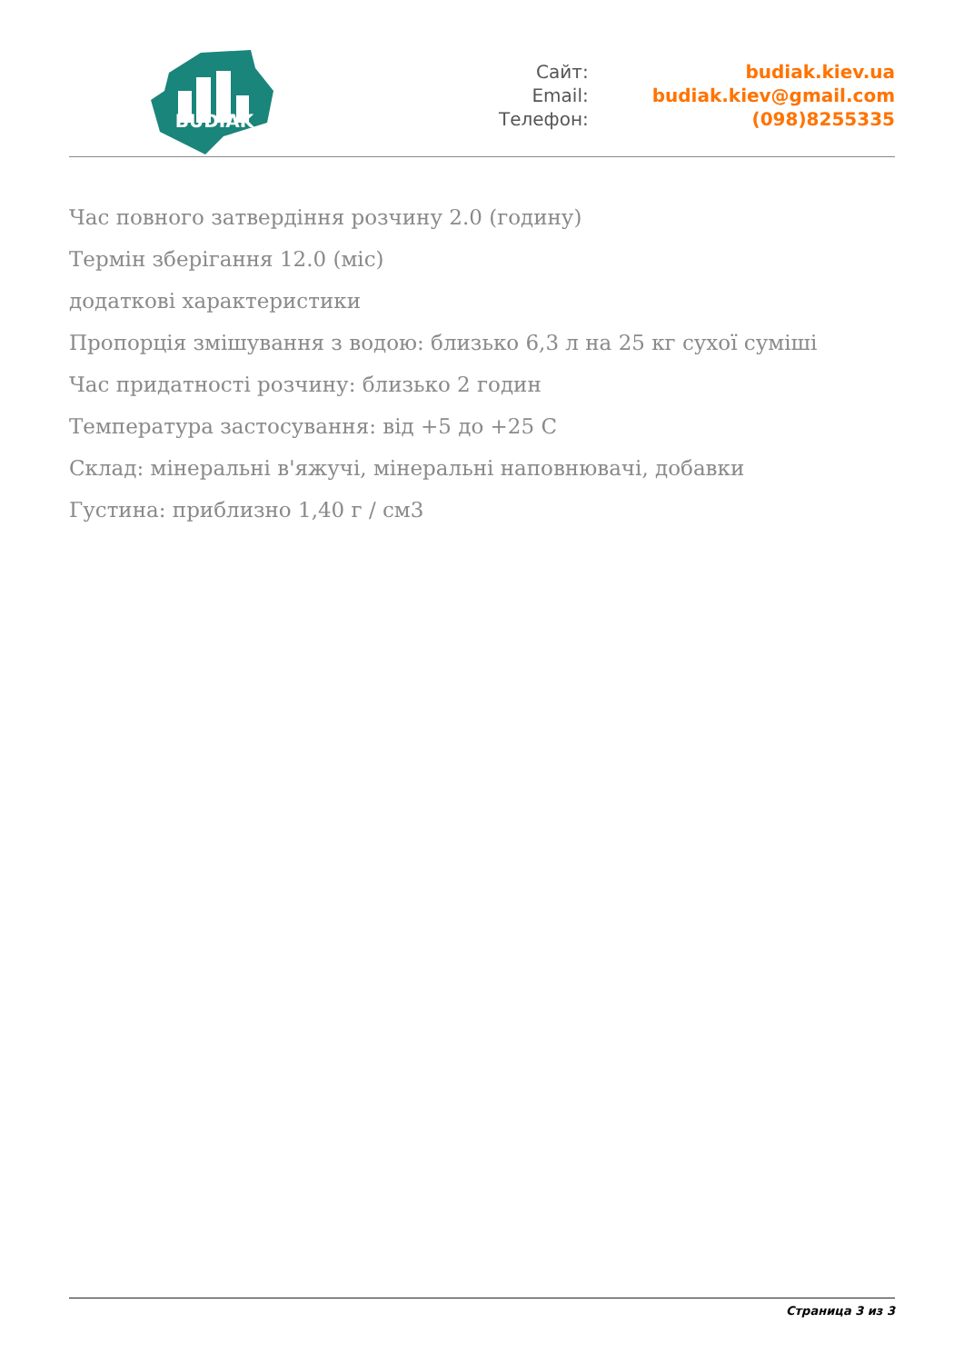BUDIAK
| Сайт: | budiak.kiev.ua |
| Email: | budiak.kiev@gmail.com |
| Телефон: | (098)8255335 |
Час повного затвердіння розчину 2.0 (годину)
Термін зберігання 12.0 (міс)
додаткові характеристики
Пропорція змішування з водою: близько 6,3 л на 25 кг сухої суміші
Час придатності розчину: близько 2 годин
Температура застосування: від +5 до +25 С
Склад: мінеральні в'яжучі, мінеральні наповнювачі, добавки
Густина: приблизно 1,40 г / см3
Страница 3 из 3